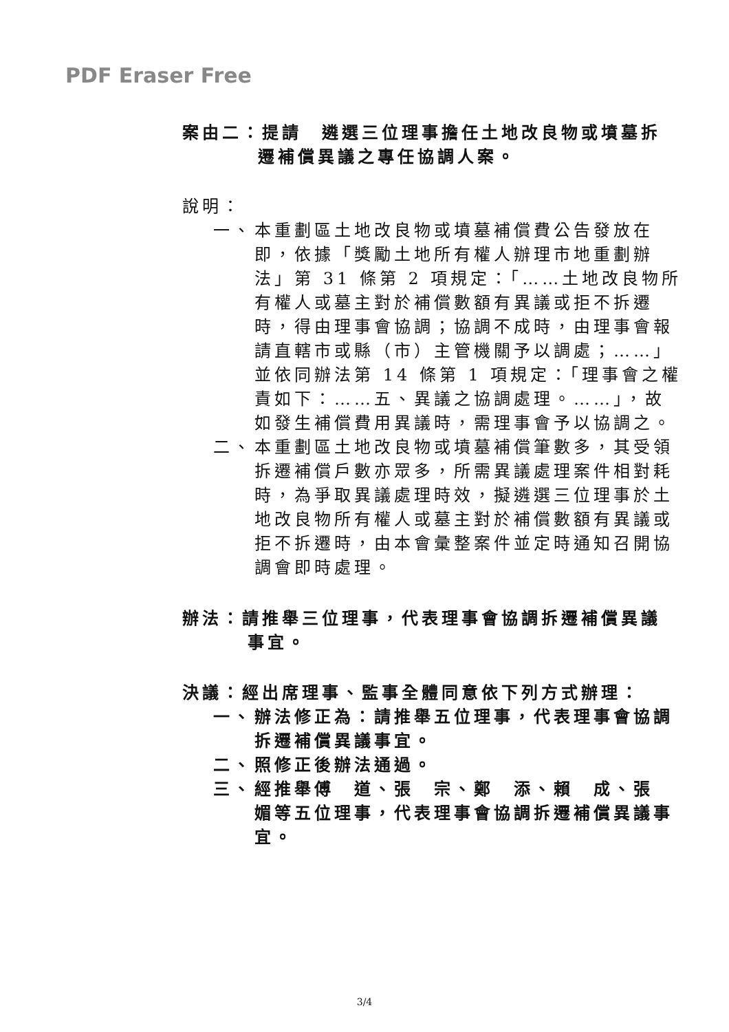PDF Eraser Free
案由二：提請　遴選三位理事擔任土地改良物或墳墓拆
遷補償異議之專任協調人案。
說明：
一、 本重劃區土地改良物或墳墓補償費公告發放在即，依據「獎勵土地所有權人辦理市地重劃辦法」第 31 條第 2 項規定：「……土地改良物所有權人或墓主對於補償數額有異議或拒不拆遷時，得由理事會協調；協調不成時，由理事會報請直轄市或縣（市）主管機關予以調處；……」並依同辦法第 14 條第 1 項規定：「理事會之權責如下：……五、異議之協調處理。……」，故如發生補償費用異議時，需理事會予以協調之。
二、 本重劃區土地改良物或墳墓補償筆數多，其受領拆遷補償戶數亦眾多，所需異議處理案件相對耗時，為爭取異議處理時效，擬遴選三位理事於土地改良物所有權人或墓主對於補償數額有異議或拒不拆遷時，由本會彙整案件並定時通知召開協調會即時處理。
辦法：請推舉三位理事，代表理事會協調拆遷補償異議
事宜。
決議：經出席理事、監事全體同意依下列方式辦理：
一、 辦法修正為：請推舉五位理事，代表理事會協調拆遷補償異議事宜。
二、 照修正後辦法通過。
三、 經推舉傅　道、張　宗、鄭　添、賴　成、張　媚等五位理事，代表理事會協調拆遷補償異議事宜。
3/4